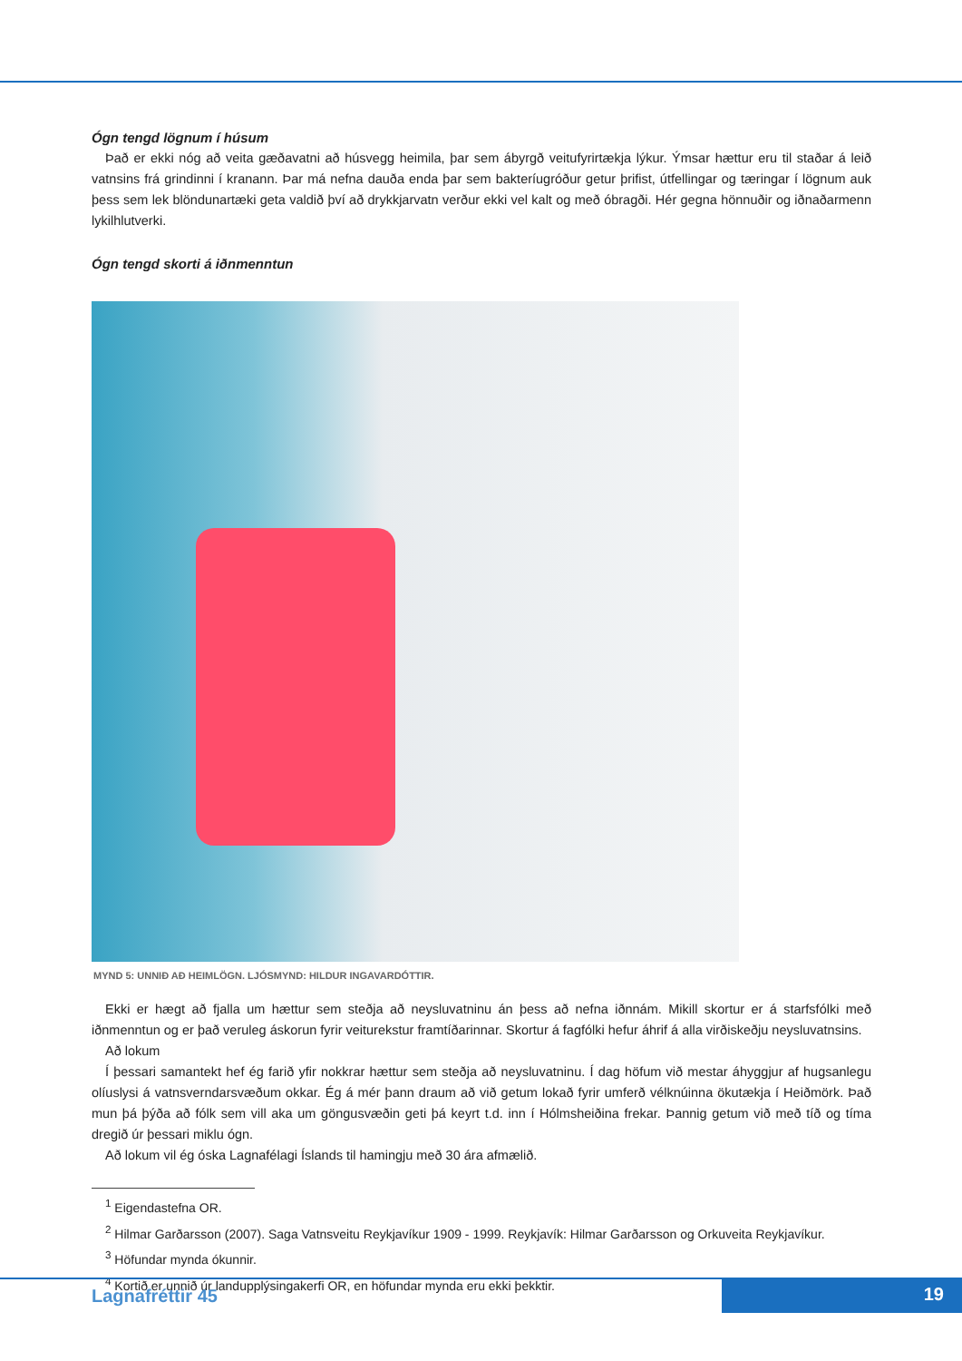Ógn tengd lögnum í húsum
Það er ekki nóg að veita gæðavatni að húsvegg heimila, þar sem ábyrgð veitufyrirtækja lýkur. Ýmsar hættur eru til staðar á leið vatnsins frá grindinni í kranann. Þar má nefna dauða enda þar sem bakteríugróður getur þrifist, útfellingar og tæringar í lögnum auk þess sem lek blöndunartæki geta valdið því að drykkjarvatn verður ekki vel kalt og með óbragði. Hér gegna hönnuðir og iðnaðarmenn lykilhlutverki.
Ógn tengd skorti á iðnmenntun
MYND 5: UNNIÐ AÐ HEIMLÖGN. LJÓSMYND: HILDUR INGAVARDÓTTIR.
Ekki er hægt að fjalla um hættur sem steðja að neysluvatninu án þess að nefna iðnnám. Mikill skortur er á starfsfólki með iðnmenntun og er það veruleg áskorun fyrir veiturekstur framtíðarinnar. Skortur á fagfólki hefur áhrif á alla virðiskeðju neysluvatnsins.
Að lokum
Í þessari samantekt hef ég farið yfir nokkrar hættur sem steðja að neysluvatninu. Í dag höfum við mestar áhyggjur af hugsanlegu olíuslysi á vatnsverndarsvæðum okkar. Ég á mér þann draum að við getum lokað fyrir umferð vélknúinna ökutækja í Heiðmörk. Það mun þá þýða að fólk sem vill aka um göngusvæðin geti þá keyrt t.d. inn í Hólmsheiðina frekar. Þannig getum við með tíð og tíma dregið úr þessari miklu ógn.
Að lokum vil ég óska Lagnafélagi Íslands til hamingju með 30 ára afmælið.
<sup>1</sup> Eigendastefna OR.
<sup>2</sup> Hilmar Garðarsson (2007). Saga Vatnsveitu Reykjavíkur 1909 - 1999. Reykjavík: Hilmar Garðarsson og Orkuveita Reykjavíkur.
<sup>3</sup> Höfundar mynda ókunnir.
<sup>4</sup> Kortið er unnið úr landupplýsingakerfi OR, en höfundar mynda eru ekki þekktir.
Lagnafréttir 45 19